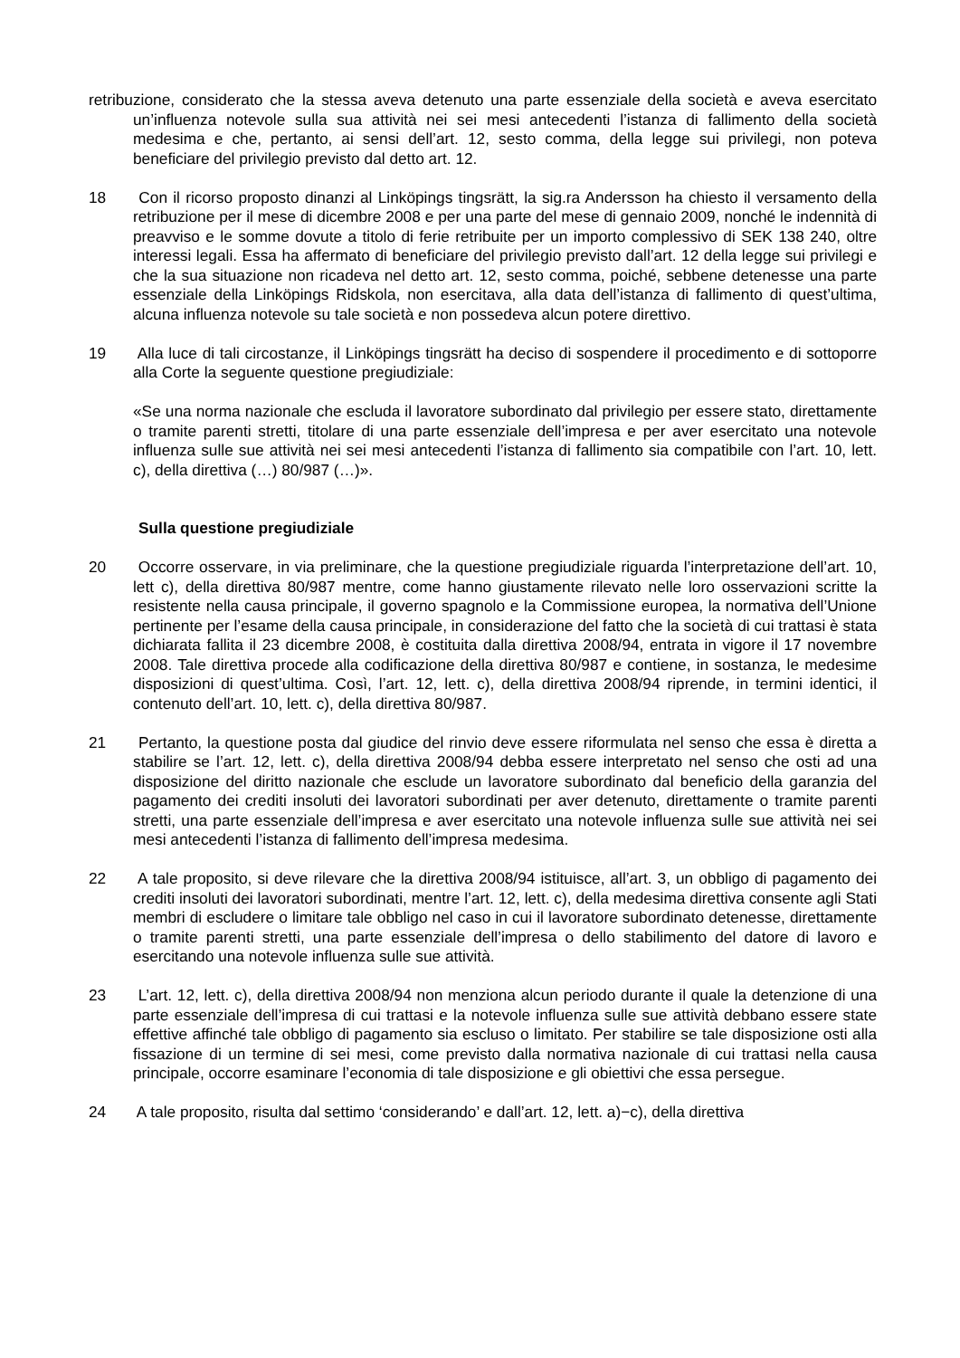retribuzione, considerato che la stessa aveva detenuto una parte essenziale della società e aveva esercitato un’influenza notevole sulla sua attività nei sei mesi antecedenti l’istanza di fallimento della società medesima e che, pertanto, ai sensi dell’art. 12, sesto comma, della legge sui privilegi, non poteva beneficiare del privilegio previsto dal detto art. 12.
18 Con il ricorso proposto dinanzi al Linköpings tingsrätt, la sig.ra Andersson ha chiesto il versamento della retribuzione per il mese di dicembre 2008 e per una parte del mese di gennaio 2009, nonché le indennità di preavviso e le somme dovute a titolo di ferie retribuite per un importo complessivo di SEK 138 240, oltre interessi legali. Essa ha affermato di beneficiare del privilegio previsto dall’art. 12 della legge sui privilegi e che la sua situazione non ricadeva nel detto art. 12, sesto comma, poiché, sebbene detenesse una parte essenziale della Linköpings Ridskola, non esercitava, alla data dell’istanza di fallimento di quest’ultima, alcuna influenza notevole su tale società e non possedeva alcun potere direttivo.
19 Alla luce di tali circostanze, il Linköpings tingsrätt ha deciso di sospendere il procedimento e di sottoporre alla Corte la seguente questione pregiudiziale:
«Se una norma nazionale che escluda il lavoratore subordinato dal privilegio per essere stato, direttamente o tramite parenti stretti, titolare di una parte essenziale dell’impresa e per aver esercitato una notevole influenza sulle sue attività nei sei mesi antecedenti l’istanza di fallimento sia compatibile con l’art. 10, lett. c), della direttiva (…) 80/987 (…)».
Sulla questione pregiudiziale
20 Occorre osservare, in via preliminare, che la questione pregiudiziale riguarda l’interpretazione dell’art. 10, lett c), della direttiva 80/987 mentre, come hanno giustamente rilevato nelle loro osservazioni scritte la resistente nella causa principale, il governo spagnolo e la Commissione europea, la normativa dell’Unione pertinente per l’esame della causa principale, in considerazione del fatto che la società di cui trattasi è stata dichiarata fallita il 23 dicembre 2008, è costituita dalla direttiva 2008/94, entrata in vigore il 17 novembre 2008. Tale direttiva procede alla codificazione della direttiva 80/987 e contiene, in sostanza, le medesime disposizioni di quest’ultima. Così, l’art. 12, lett. c), della direttiva 2008/94 riprende, in termini identici, il contenuto dell’art. 10, lett. c), della direttiva 80/987.
21 Pertanto, la questione posta dal giudice del rinvio deve essere riformulata nel senso che essa è diretta a stabilire se l’art. 12, lett. c), della direttiva 2008/94 debba essere interpretato nel senso che osti ad una disposizione del diritto nazionale che esclude un lavoratore subordinato dal beneficio della garanzia del pagamento dei crediti insoluti dei lavoratori subordinati per aver detenuto, direttamente o tramite parenti stretti, una parte essenziale dell’impresa e aver esercitato una notevole influenza sulle sue attività nei sei mesi antecedenti l’istanza di fallimento dell’impresa medesima.
22 A tale proposito, si deve rilevare che la direttiva 2008/94 istituisce, all’art. 3, un obbligo di pagamento dei crediti insoluti dei lavoratori subordinati, mentre l’art. 12, lett. c), della medesima direttiva consente agli Stati membri di escludere o limitare tale obbligo nel caso in cui il lavoratore subordinato detenesse, direttamente o tramite parenti stretti, una parte essenziale dell’impresa o dello stabilimento del datore di lavoro e esercitando una notevole influenza sulle sue attività.
23 L’art. 12, lett. c), della direttiva 2008/94 non menziona alcun periodo durante il quale la detenzione di una parte essenziale dell’impresa di cui trattasi e la notevole influenza sulle sue attività debbano essere state effettive affinché tale obbligo di pagamento sia escluso o limitato. Per stabilire se tale disposizione osti alla fissazione di un termine di sei mesi, come previsto dalla normativa nazionale di cui trattasi nella causa principale, occorre esaminare l’economia di tale disposizione e gli obiettivi che essa persegue.
24 A tale proposito, risulta dal settimo ‘considerando’ e dall’art. 12, lett. a)−c), della direttiva